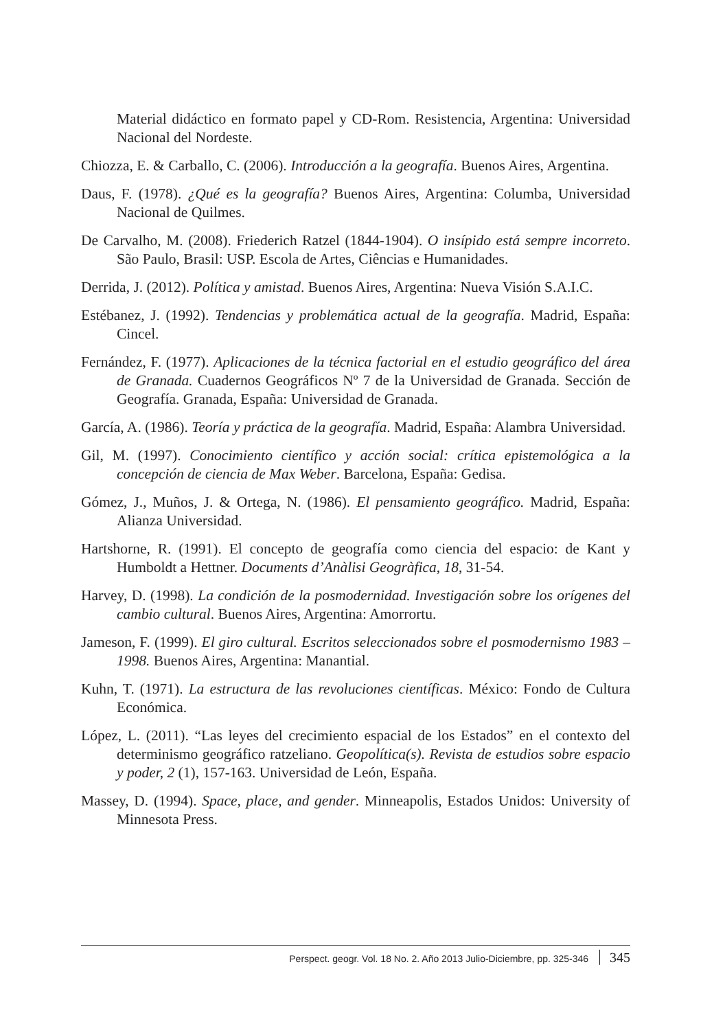Material didáctico en formato papel y CD-Rom. Resistencia, Argentina: Universidad Nacional del Nordeste.
Chiozza, E. & Carballo, C. (2006). Introducción a la geografía. Buenos Aires, Argentina.
Daus, F. (1978). ¿Qué es la geografía? Buenos Aires, Argentina: Columba, Universidad Nacional de Quilmes.
De Carvalho, M. (2008). Friederich Ratzel (1844-1904). O insípido está sempre incorreto. São Paulo, Brasil: USP. Escola de Artes, Ciências e Humanidades.
Derrida, J. (2012). Política y amistad. Buenos Aires, Argentina: Nueva Visión S.A.I.C.
Estébanez, J. (1992). Tendencias y problemática actual de la geografía. Madrid, España: Cincel.
Fernández, F. (1977). Aplicaciones de la técnica factorial en el estudio geográfico del área de Granada. Cuadernos Geográficos Nº 7 de la Universidad de Granada. Sección de Geografía. Granada, España: Universidad de Granada.
García, A. (1986). Teoría y práctica de la geografía. Madrid, España: Alambra Universidad.
Gil, M. (1997). Conocimiento científico y acción social: crítica epistemológica a la concepción de ciencia de Max Weber. Barcelona, España: Gedisa.
Gómez, J., Muños, J. & Ortega, N. (1986). El pensamiento geográfico. Madrid, España: Alianza Universidad.
Hartshorne, R. (1991). El concepto de geografía como ciencia del espacio: de Kant y Humboldt a Hettner. Documents d’Anàlisi Geogràfica, 18, 31-54.
Harvey, D. (1998). La condición de la posmodernidad. Investigación sobre los orígenes del cambio cultural. Buenos Aires, Argentina: Amorrortu.
Jameson, F. (1999). El giro cultural. Escritos seleccionados sobre el posmodernismo 1983 –1998. Buenos Aires, Argentina: Manantial.
Kuhn, T. (1971). La estructura de las revoluciones científicas. México: Fondo de Cultura Económica.
López, L. (2011). “Las leyes del crecimiento espacial de los Estados” en el contexto del determinismo geográfico ratzeliano. Geopolítica(s). Revista de estudios sobre espacio y poder, 2 (1), 157-163. Universidad de León, España.
Massey, D. (1994). Space, place, and gender. Minneapolis, Estados Unidos: University of Minnesota Press.
Perspect. geogr. Vol. 18 No. 2. Año 2013 Julio-Diciembre, pp. 325-346 345